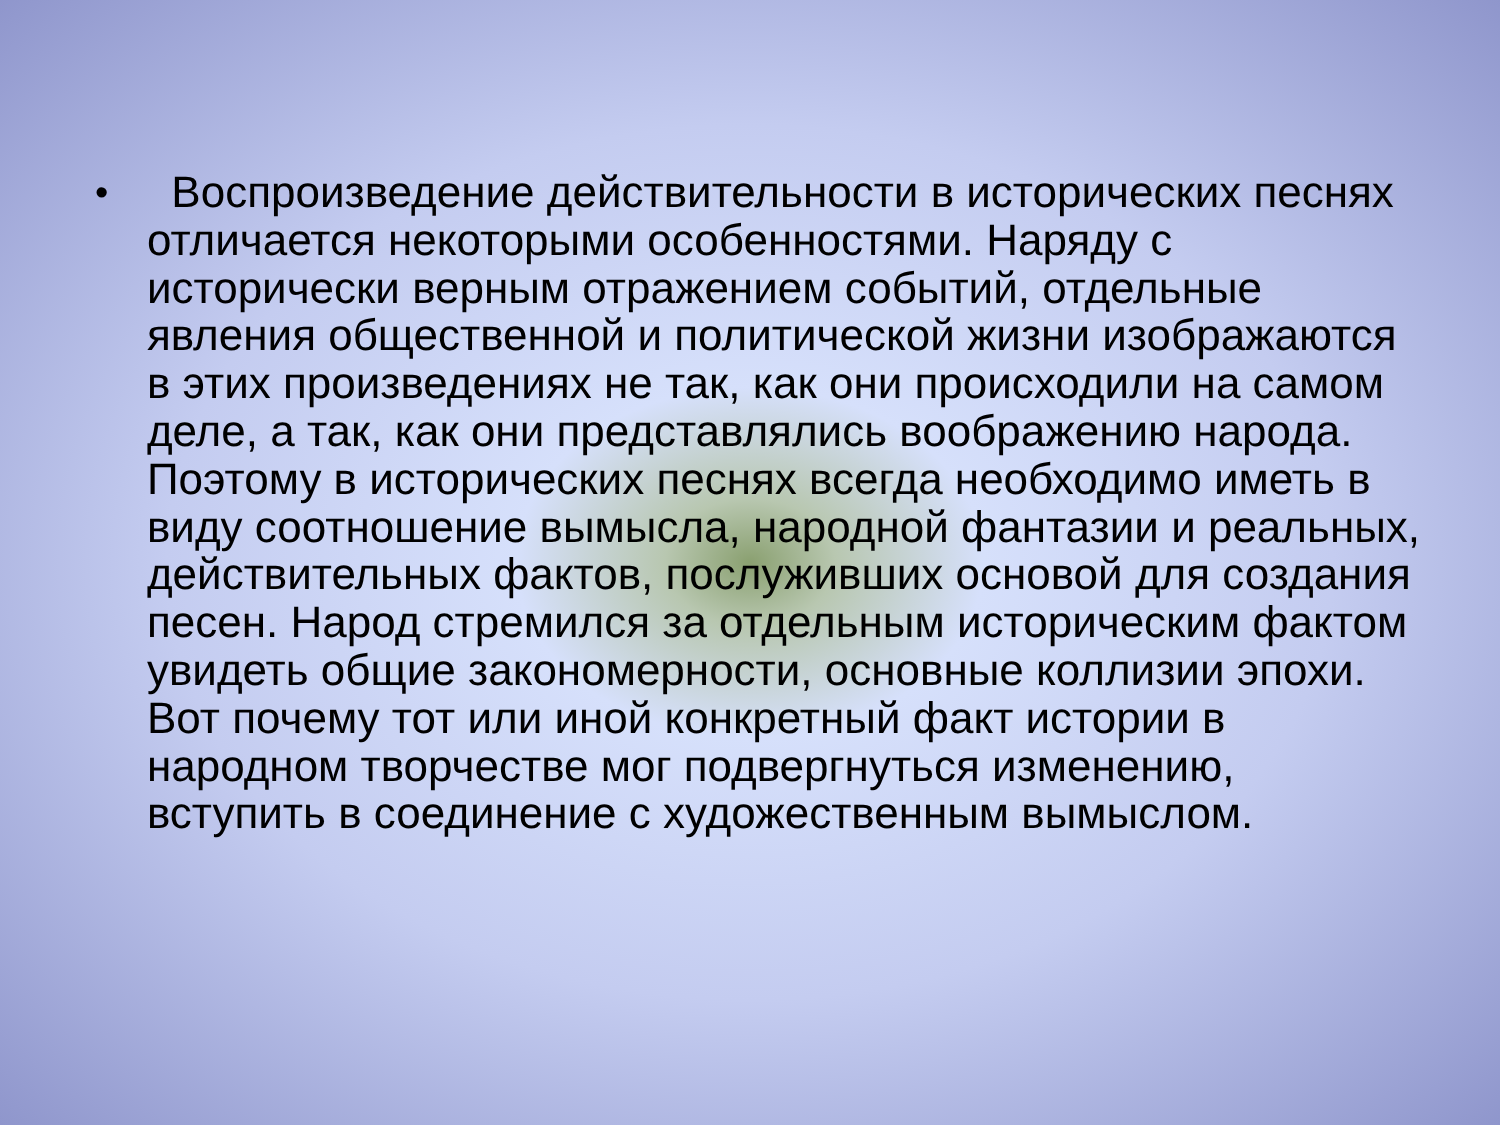•
Воспроизведение действительности в исторических песнях отличается некоторыми особенностями. Наряду с исторически верным отражением событий, отдельные явления общественной и политической жизни изображаются в этих произведениях не так, как они происходили на самом деле, а так, как они представлялись воображению народа. Поэтому в исторических песнях всегда необходимо иметь в виду соотношение вымысла, народной фантазии и реальных, действительных фактов, послуживших основой для создания песен. Народ стремился за отдельным историческим фактом увидеть общие закономерности, основные коллизии эпохи. Вот почему тот или иной конкретный факт истории в народном творчестве мог подвергнуться изменению, вступить в соединение с художественным вымыслом.